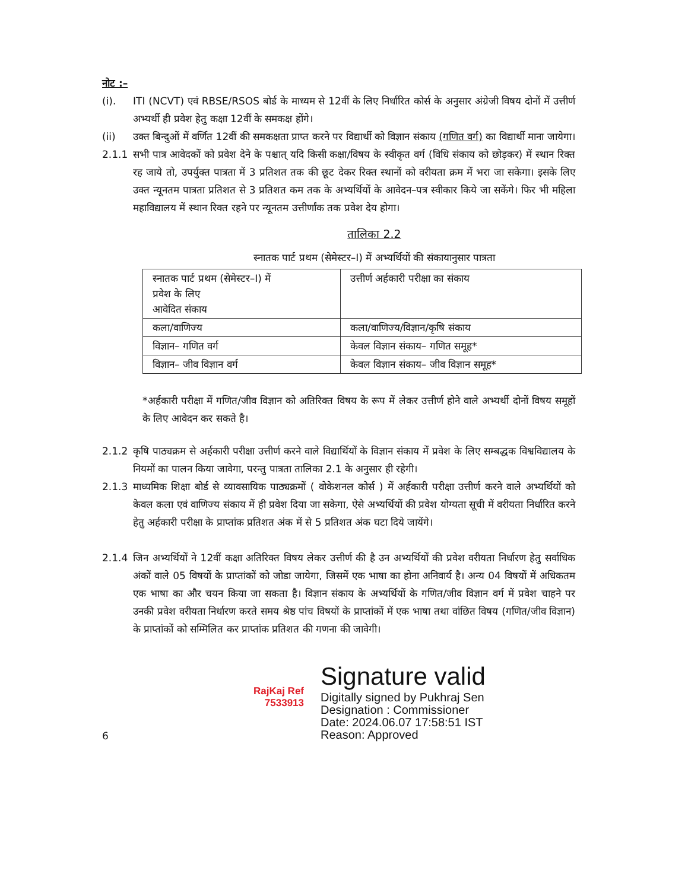नोट :–
(i). ITI (NCVT) एवं RBSE/RSOS बोर्ड के माध्यम से 12वीं के लिए निर्धारित कोर्स के अनुसार अंग्रेजी विषय दोनों में उत्तीर्ण अभ्यर्थी ही प्रवेश हेतु कक्षा 12वीं के समकक्ष होंगे।
(ii) उक्त बिन्दुओं में वर्णित 12वीं की समकक्षता प्राप्त करने पर विद्यार्थी को विज्ञान संकाय (गणित वर्ग) का विद्यार्थी माना जायेगा।
2.1.1 सभी पात्र आवेदकों को प्रवेश देने के पश्चात् यदि किसी कक्षा/विषय के स्वीकृत वर्ग (विधि संकाय को छोड़कर) में स्थान रिक्त रह जाये तो, उपर्युक्त पात्रता में 3 प्रतिशत तक की छूट देकर रिक्त स्थानों को वरीयता क्रम में भरा जा सकेगा। इसके लिए उक्त न्यूनतम पात्रता प्रतिशत से 3 प्रतिशत कम तक के अभ्यर्थियों के आवेदन–पत्र स्वीकार किये जा सकेंगे। फिर भी महिला महाविद्यालय में स्थान रिक्त रहने पर न्यूनतम उत्तीर्णांक तक प्रवेश देय होगा।
तालिका 2.2
स्नातक पार्ट प्रथम (सेमेस्टर–I) में अभ्यर्थियों की संकायानुसार पात्रता
| स्नातक पार्ट प्रथम (सेमेस्टर–I) में प्रवेश के लिए आवेदित संकाय | उत्तीर्ण अर्हकारी परीक्षा का संकाय |
| कला/वाणिज्य | कला/वाणिज्य/विज्ञान/कृषि संकाय |
| विज्ञान– गणित वर्ग | केवल विज्ञान संकाय– गणित समूह* |
| विज्ञान– जीव विज्ञान वर्ग | केवल विज्ञान संकाय– जीव विज्ञान समूह* |
*अर्हकारी परीक्षा में गणित/जीव विज्ञान को अतिरिक्त विषय के रूप में लेकर उत्तीर्ण होने वाले अभ्यर्थी दोनों विषय समूहों के लिए आवेदन कर सकते है।
2.1.2 कृषि पाठ्यक्रम से अर्हकारी परीक्षा उत्तीर्ण करने वाले विद्यार्थियों के विज्ञान संकाय में प्रवेश के लिए सम्बद्धक विश्वविद्यालय के नियमों का पालन किया जावेगा, परन्तु पात्रता तालिका 2.1 के अनुसार ही रहेगी।
2.1.3 माध्यमिक शिक्षा बोर्ड से व्यावसायिक पाठ्यक्रमों ( वोकेशनल कोर्स ) में अर्हकारी परीक्षा उत्तीर्ण करने वाले अभ्यर्थियों को केवल कला एवं वाणिज्य संकाय में ही प्रवेश दिया जा सकेगा, ऐसे अभ्यर्थियों की प्रवेश योग्यता सूची में वरीयता निर्धारित करने हेतु अर्हकारी परीक्षा के प्राप्तांक प्रतिशत अंक में से 5 प्रतिशत अंक घटा दिये जायेंगे।
2.1.4 जिन अभ्यर्थियों ने 12वीं कक्षा अतिरिक्त विषय लेकर उत्तीर्ण की है उन अभ्यर्थियों की प्रवेश वरीयता निर्धारण हेतु सर्वाधिक अंकों वाले 05 विषयों के प्राप्तांकों को जोडा जायेगा, जिसमें एक भाषा का होना अनिवार्य है। अन्य 04 विषयों में अधिकतम एक भाषा का और चयन किया जा सकता है। विज्ञान संकाय के अभ्यर्थियों के गणित/जीव विज्ञान वर्ग में प्रवेश चाहने पर उनकी प्रवेश वरीयता निर्धारण करते समय श्रेष्ठ पांच विषयों के प्राप्तांकों में एक भाषा तथा वांछित विषय (गणित/जीव विज्ञान) के प्राप्तांकों को सम्मिलित कर प्राप्तांक प्रतिशत की गणना की जावेगी।
6
RajKaj Ref
7533913
Signature valid
Digitally signed by Pukhraj Sen
Designation : Commissioner
Date: 2024.06.07 17:58:51 IST
Reason: Approved